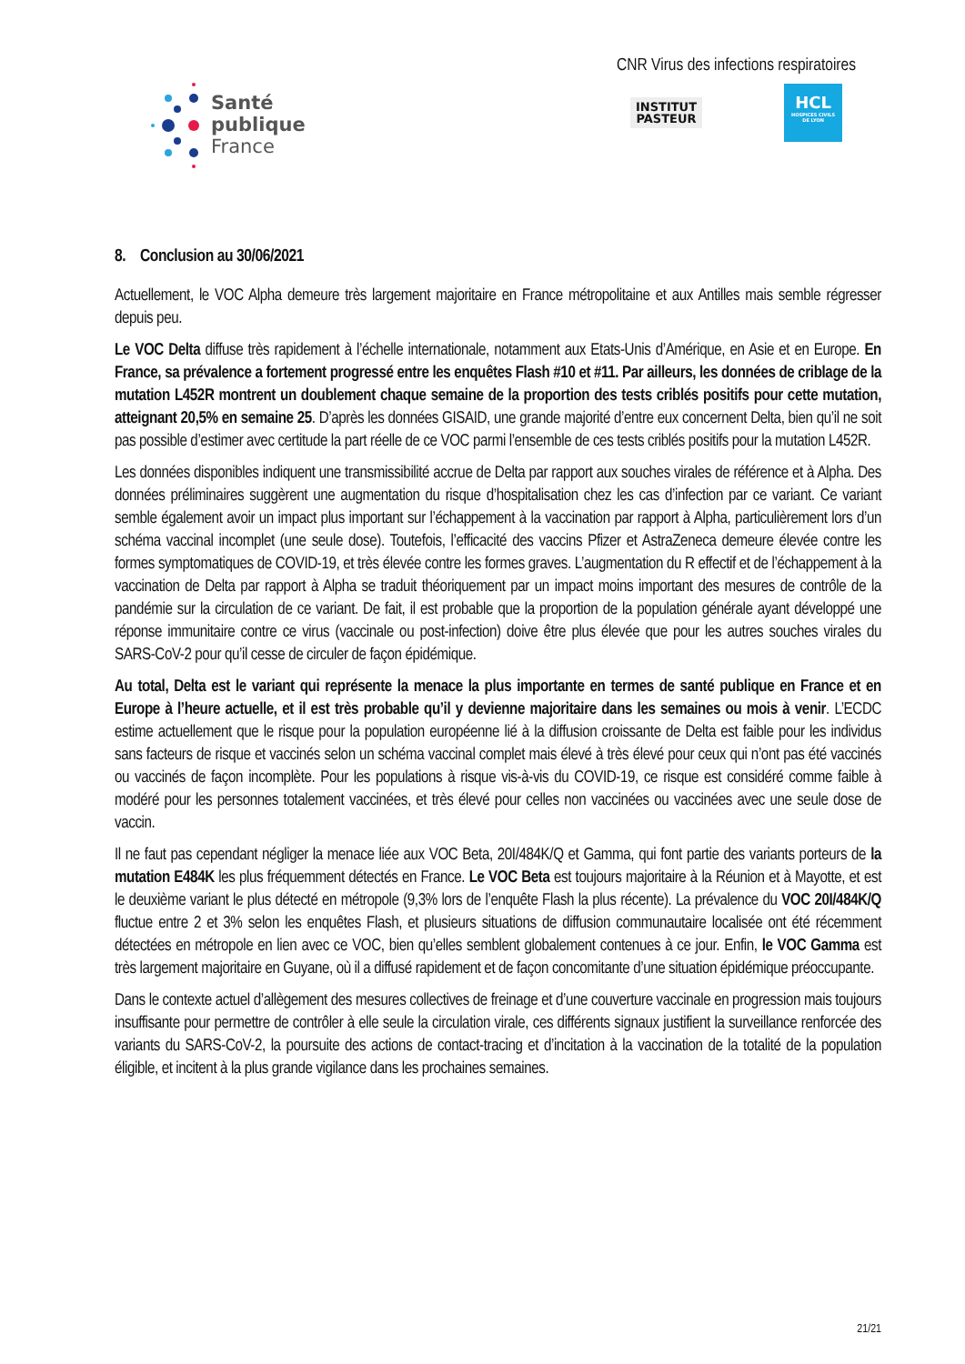Santé
publique
France
CNR Virus des infections respiratoires
INSTITUT
PASTEUR
HCL
HOSPICES CIVILS DE LYON
8. Conclusion au 30/06/2021
Actuellement, le VOC Alpha demeure très largement majoritaire en France métropolitaine et aux Antilles mais semble régresser depuis peu.
Le VOC Delta diffuse très rapidement à l’échelle internationale, notamment aux Etats-Unis d’Amérique, en Asie et en Europe. En France, sa prévalence a fortement progressé entre les enquêtes Flash #10 et #11. Par ailleurs, les données de criblage de la mutation L452R montrent un doublement chaque semaine de la proportion des tests criblés positifs pour cette mutation, atteignant 20,5% en semaine 25. D’après les données GISAID, une grande majorité d’entre eux concernent Delta, bien qu’il ne soit pas possible d’estimer avec certitude la part réelle de ce VOC parmi l’ensemble de ces tests criblés positifs pour la mutation L452R.
Les données disponibles indiquent une transmissibilité accrue de Delta par rapport aux souches virales de référence et à Alpha. Des données préliminaires suggèrent une augmentation du risque d’hospitalisation chez les cas d’infection par ce variant. Ce variant semble également avoir un impact plus important sur l’échappement à la vaccination par rapport à Alpha, particulièrement lors d’un schéma vaccinal incomplet (une seule dose). Toutefois, l’efficacité des vaccins Pfizer et AstraZeneca demeure élevée contre les formes symptomatiques de COVID-19, et très élevée contre les formes graves. L’augmentation du R effectif et de l’échappement à la vaccination de Delta par rapport à Alpha se traduit théoriquement par un impact moins important des mesures de contrôle de la pandémie sur la circulation de ce variant. De fait, il est probable que la proportion de la population générale ayant développé une réponse immunitaire contre ce virus (vaccinale ou post-infection) doive être plus élevée que pour les autres souches virales du SARS-CoV-2 pour qu’il cesse de circuler de façon épidémique.
Au total, Delta est le variant qui représente la menace la plus importante en termes de santé publique en France et en Europe à l’heure actuelle, et il est très probable qu’il y devienne majoritaire dans les semaines ou mois à venir. L’ECDC estime actuellement que le risque pour la population européenne lié à la diffusion croissante de Delta est faible pour les individus sans facteurs de risque et vaccinés selon un schéma vaccinal complet mais élevé à très élevé pour ceux qui n’ont pas été vaccinés ou vaccinés de façon incomplète. Pour les populations à risque vis-à-vis du COVID-19, ce risque est considéré comme faible à modéré pour les personnes totalement vaccinées, et très élevé pour celles non vaccinées ou vaccinées avec une seule dose de vaccin.
Il ne faut pas cependant négliger la menace liée aux VOC Beta, 20I/484K/Q et Gamma, qui font partie des variants porteurs de la mutation E484K les plus fréquemment détectés en France. Le VOC Beta est toujours majoritaire à la Réunion et à Mayotte, et est le deuxième variant le plus détecté en métropole (9,3% lors de l’enquête Flash la plus récente). La prévalence du VOC 20I/484K/Q fluctue entre 2 et 3% selon les enquêtes Flash, et plusieurs situations de diffusion communautaire localisée ont été récemment détectées en métropole en lien avec ce VOC, bien qu’elles semblent globalement contenues à ce jour. Enfin, le VOC Gamma est très largement majoritaire en Guyane, où il a diffusé rapidement et de façon concomitante d’une situation épidémique préoccupante.
Dans le contexte actuel d’allègement des mesures collectives de freinage et d’une couverture vaccinale en progression mais toujours insuffisante pour permettre de contrôler à elle seule la circulation virale, ces différents signaux justifient la surveillance renforcée des variants du SARS-CoV-2, la poursuite des actions de contact-tracing et d’incitation à la vaccination de la totalité de la population éligible, et incitent à la plus grande vigilance dans les prochaines semaines.
21/21